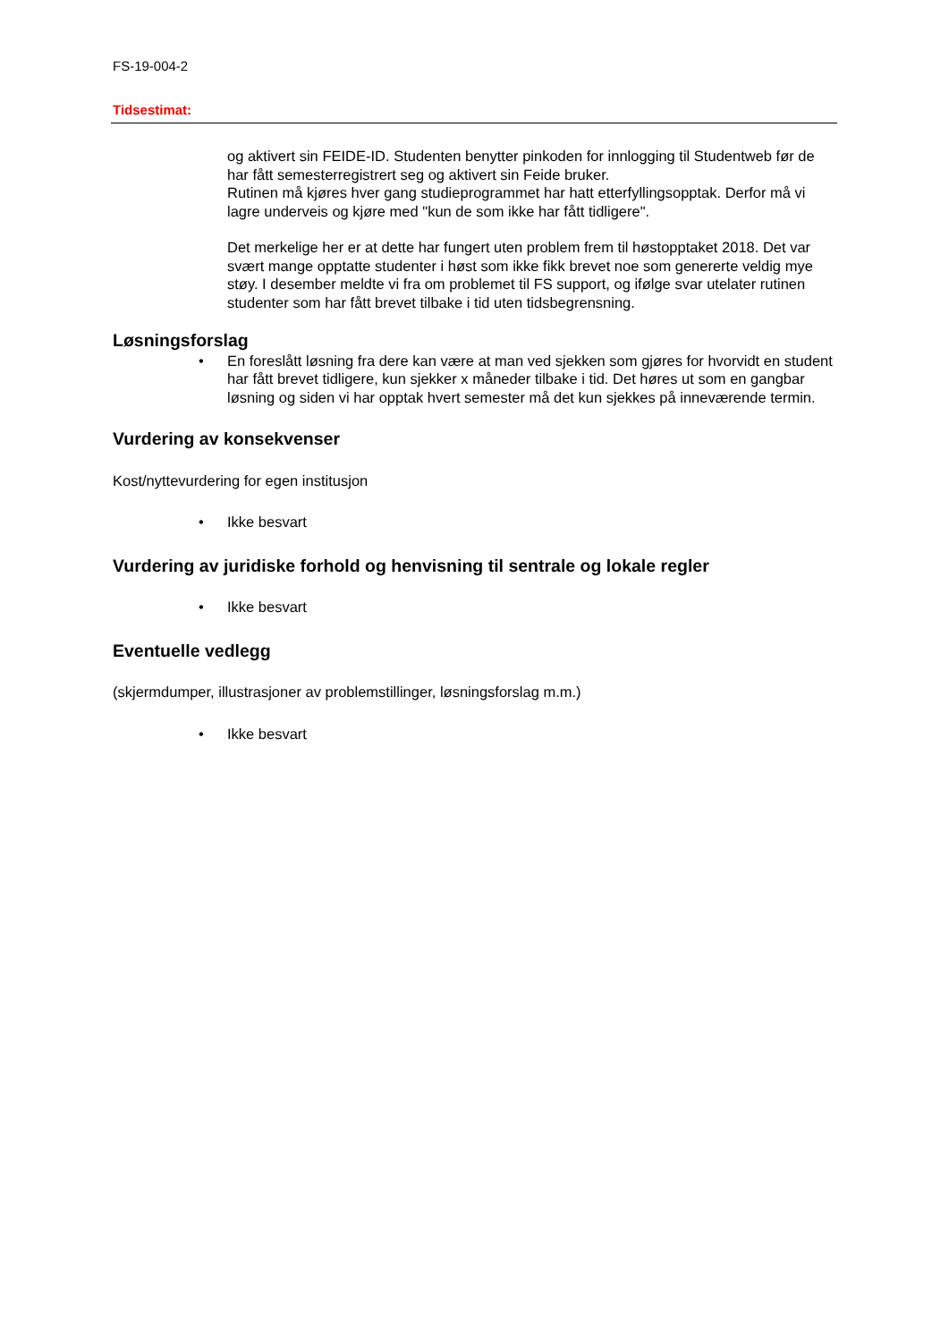FS-19-004-2
Tidsestimat:
og aktivert sin FEIDE-ID. Studenten benytter pinkoden for innlogging til Studentweb før de har fått semesterregistrert seg og aktivert sin Feide bruker.
Rutinen må kjøres hver gang studieprogrammet har hatt etterfyllingsopptak. Derfor må vi lagre underveis og kjøre med "kun de som ikke har fått tidligere".
Det merkelige her er at dette har fungert uten problem frem til høstopptaket 2018. Det var svært mange opptatte studenter i høst som ikke fikk brevet noe som genererte veldig mye støy. I desember meldte vi fra om problemet til FS support, og ifølge svar utelater rutinen studenter som har fått brevet tilbake i tid uten tidsbegrensning.
Løsningsforslag
• En foreslått løsning fra dere kan være at man ved sjekken som gjøres for hvorvidt en student har fått brevet tidligere, kun sjekker x måneder tilbake i tid. Det høres ut som en gangbar løsning og siden vi har opptak hvert semester må det kun sjekkes på inneværende termin.
Vurdering av konsekvenser
Kost/nyttevurdering for egen institusjon
• Ikke besvart
Vurdering av juridiske forhold og henvisning til sentrale og lokale regler
• Ikke besvart
Eventuelle vedlegg
(skjermdumper, illustrasjoner av problemstillinger, løsningsforslag m.m.)
• Ikke besvart